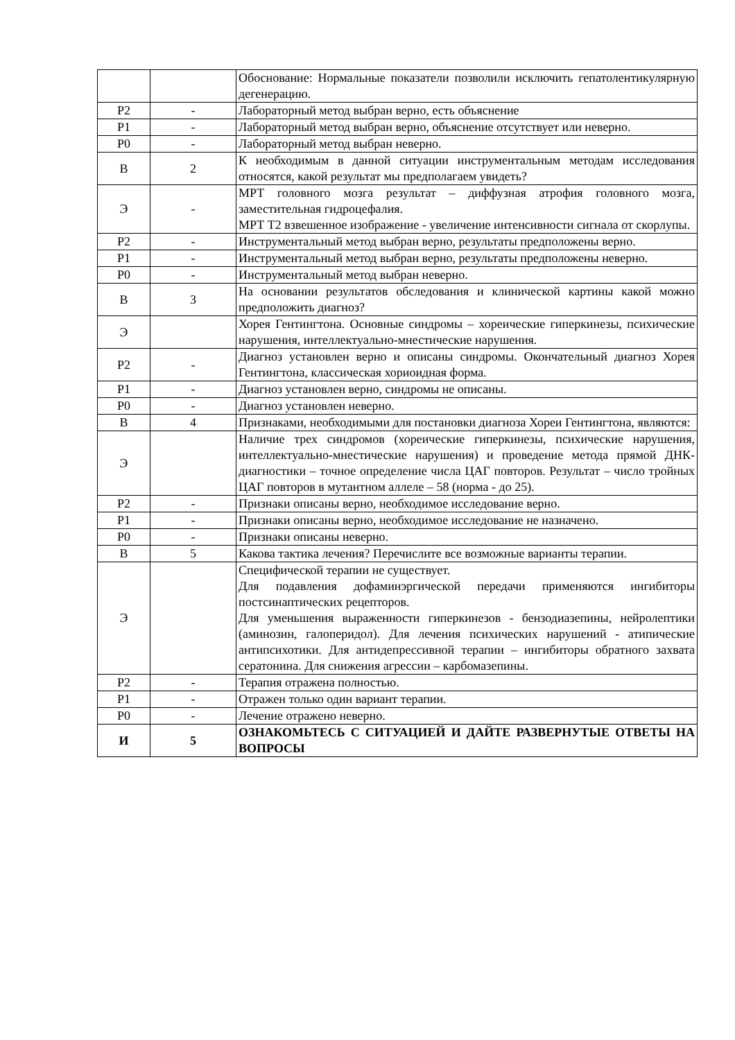| | | Обоснование: Нормальные показатели позволили исключить гепатолентикулярную дегенерацию. |
| Р2 | - | Лабораторный метод выбран верно, есть объяснение |
| Р1 | - | Лабораторный метод выбран верно, объяснение отсутствует или неверно. |
| Р0 | - | Лабораторный метод выбран неверно. |
| В | 2 | К необходимым в данной ситуации инструментальным методам исследования относятся, какой результат мы предполагаем увидеть? |
| Э | - | МРТ головного мозга результат – диффузная атрофия головного мозга, заместительная гидроцефалия. МРТ Т2 взвешенное изображение - увеличение интенсивности сигнала от скорлупы. |
| Р2 | - | Инструментальный метод выбран верно, результаты предположены верно. |
| Р1 | - | Инструментальный метод выбран верно, результаты предположены неверно. |
| Р0 | - | Инструментальный метод выбран неверно. |
| В | 3 | На основании результатов обследования и клинической картины какой можно предположить диагноз? |
| Э | | Хорея Гентингтона. Основные синдромы – хореические гиперкинезы, психические нарушения, интеллектуально-мнестические нарушения. |
| Р2 | - | Диагноз установлен верно и описаны синдромы. Окончательный диагноз Хорея Гентингтона, классическая хориоидная форма. |
| Р1 | - | Диагноз установлен верно, синдромы не описаны. |
| Р0 | - | Диагноз установлен неверно. |
| В | 4 | Признаками, необходимыми для постановки диагноза Хореи Гентингтона, являются: |
| Э | | Наличие трех синдромов (хореические гиперкинезы, психические нарушения, интеллектуально-мнестические нарушения) и проведение метода прямой ДНК-диагностики – точное определение числа ЦАГ повторов. Результат – число тройных ЦАГ повторов в мутантном аллеле – 58 (норма - до 25). |
| Р2 | - | Признаки описаны верно, необходимое исследование верно. |
| Р1 | - | Признаки описаны верно, необходимое исследование не назначено. |
| Р0 | - | Признаки описаны неверно. |
| В | 5 | Какова тактика лечения? Перечислите все возможные варианты терапии. |
| Э | | Специфической терапии не существует. Для подавления дофаминэргической передачи применяются ингибиторы постсинаптических рецепторов. Для уменьшения выраженности гиперкинезов - бензодиазепины, нейролептики (аминозин, галоперидол). Для лечения психических нарушений - атипические антипсихотики. Для антидепрессивной терапии – ингибиторы обратного захвата сератонина. Для снижения агрессии – карбомазепины. |
| Р2 | - | Терапия отражена полностью. |
| Р1 | - | Отражен только один вариант терапии. |
| Р0 | - | Лечение отражено неверно. |
| И | 5 | ОЗНАКОМЬТЕСЬ С СИТУАЦИЕЙ И ДАЙТЕ РАЗВЕРНУТЫЕ ОТВЕТЫ НА ВОПРОСЫ |